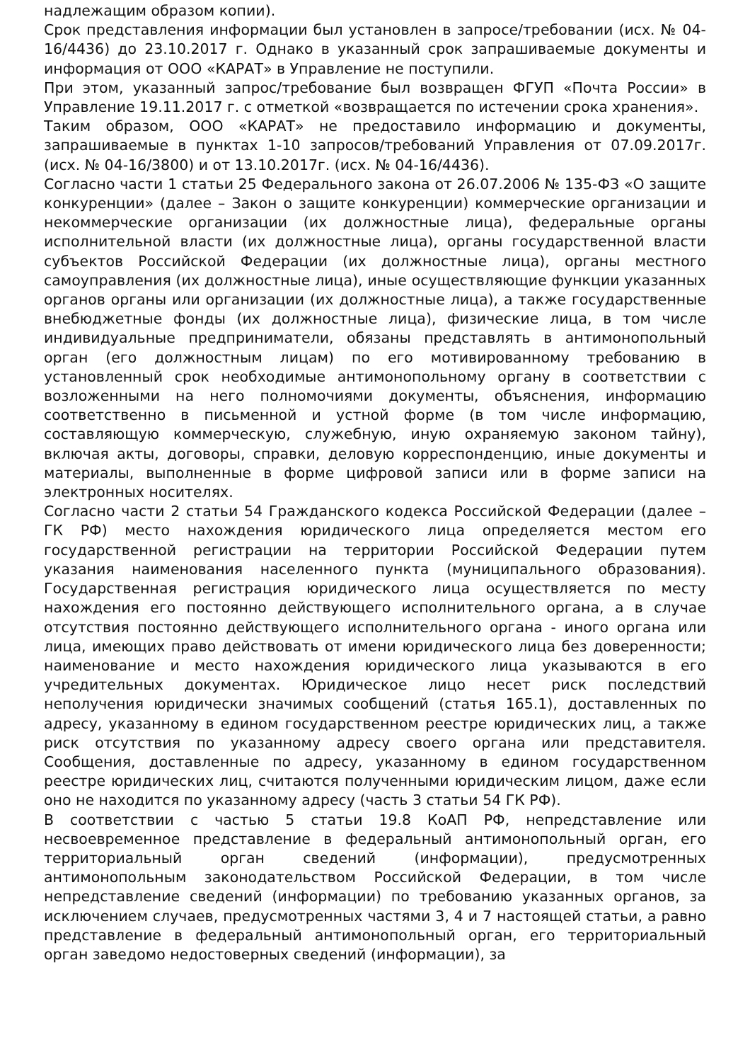надлежащим образом копии).
Срок представления информации был установлен в запросе/требовании (исх. № 04-16/4436) до 23.10.2017 г. Однако в указанный срок запрашиваемые документы и информация от ООО «КАРАТ» в Управление не поступили.
При этом, указанный запрос/требование был возвращен ФГУП «Почта России» в Управление 19.11.2017 г. с отметкой «возвращается по истечении срока хранения».
Таким образом, ООО «КАРАТ» не предоставило информацию и документы, запрашиваемые в пунктах 1-10 запросов/требований Управления от 07.09.2017г. (исх. № 04-16/3800) и от 13.10.2017г. (исх. № 04-16/4436).
Согласно части 1 статьи 25 Федерального закона от 26.07.2006 № 135-ФЗ «О защите конкуренции» (далее – Закон о защите конкуренции) коммерческие организации и некоммерческие организации (их должностные лица), федеральные органы исполнительной власти (их должностные лица), органы государственной власти субъектов Российской Федерации (их должностные лица), органы местного самоуправления (их должностные лица), иные осуществляющие функции указанных органов органы или организации (их должностные лица), а также государственные внебюджетные фонды (их должностные лица), физические лица, в том числе индивидуальные предприниматели, обязаны представлять в антимонопольный орган (его должностным лицам) по его мотивированному требованию в установленный срок необходимые антимонопольному органу в соответствии с возложенными на него полномочиями документы, объяснения, информацию соответственно в письменной и устной форме (в том числе информацию, составляющую коммерческую, служебную, иную охраняемую законом тайну), включая акты, договоры, справки, деловую корреспонденцию, иные документы и материалы, выполненные в форме цифровой записи или в форме записи на электронных носителях.
Согласно части 2 статьи 54 Гражданского кодекса Российской Федерации (далее – ГК РФ) место нахождения юридического лица определяется местом его государственной регистрации на территории Российской Федерации путем указания наименования населенного пункта (муниципального образования). Государственная регистрация юридического лица осуществляется по месту нахождения его постоянно действующего исполнительного органа, а в случае отсутствия постоянно действующего исполнительного органа - иного органа или лица, имеющих право действовать от имени юридического лица без доверенности; наименование и место нахождения юридического лица указываются в его учредительных документах. Юридическое лицо несет риск последствий неполучения юридически значимых сообщений (статья 165.1), доставленных по адресу, указанному в едином государственном реестре юридических лиц, а также риск отсутствия по указанному адресу своего органа или представителя. Сообщения, доставленные по адресу, указанному в едином государственном реестре юридических лиц, считаются полученными юридическим лицом, даже если оно не находится по указанному адресу (часть 3 статьи 54 ГК РФ).
В соответствии с частью 5 статьи 19.8 КоАП РФ, непредставление или несвоевременное представление в федеральный антимонопольный орган, его территориальный орган сведений (информации), предусмотренных антимонопольным законодательством Российской Федерации, в том числе непредставление сведений (информации) по требованию указанных органов, за исключением случаев, предусмотренных частями 3, 4 и 7 настоящей статьи, а равно представление в федеральный антимонопольный орган, его территориальный орган заведомо недостоверных сведений (информации), за